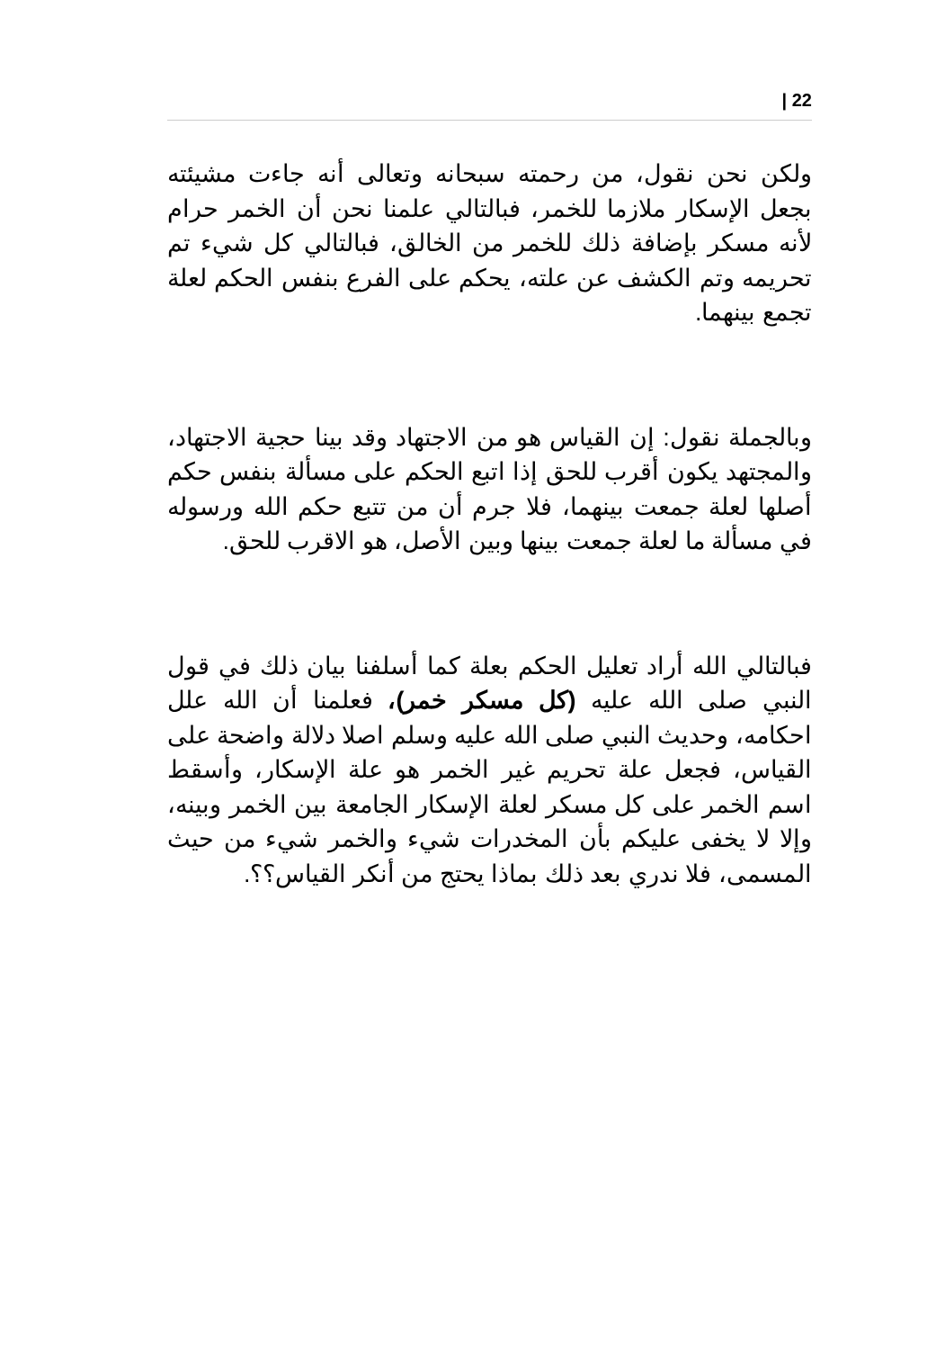| 22
ولكن نحن نقول، من رحمته سبحانه وتعالى أنه جاءت مشيئته بجعل الإسكار ملازما للخمر، فبالتالي علمنا نحن أن الخمر حرام لأنه مسكر بإضافة ذلك للخمر من الخالق، فبالتالي كل شيء تم تحريمه وتم الكشف عن علته، يحكم على الفرع بنفس الحكم لعلة تجمع بينهما.
وبالجملة نقول: إن القياس هو من الاجتهاد وقد بينا حجية الاجتهاد، والمجتهد يكون أقرب للحق إذا اتبع الحكم على مسألة بنفس حكم أصلها لعلة جمعت بينهما، فلا جرم أن من تتبع حكم الله ورسوله في مسألة ما لعلة جمعت بينها وبين الأصل، هو الاقرب للحق.
فبالتالي الله أراد تعليل الحكم بعلة كما أسلفنا بيان ذلك في قول النبي صلى الله عليه (كل مسكر خمر)، فعلمنا أن الله علل احكامه، وحديث النبي صلى الله عليه وسلم اصلا دلالة واضحة على القياس، فجعل علة تحريم غير الخمر هو علة الإسكار، وأسقط اسم الخمر على كل مسكر لعلة الإسكار الجامعة بين الخمر وبينه، وإلا لا يخفى عليكم بأن المخدرات شيء والخمر شيء من حيث المسمى، فلا ندري بعد ذلك بماذا يحتج من أنكر القياس؟؟.